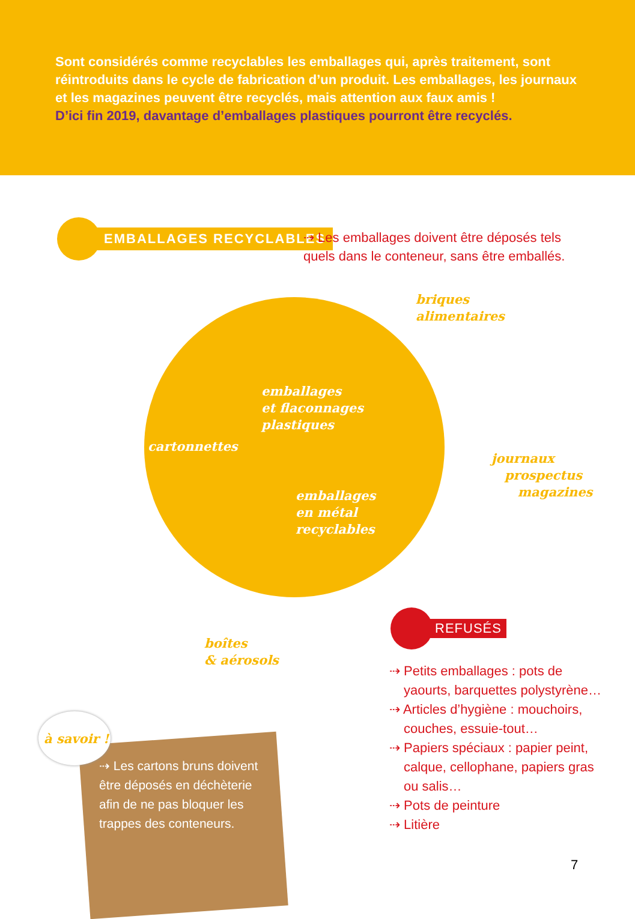Sont considérés comme recyclables les emballages qui, après traitement, sont réintroduits dans le cycle de fabrication d’un produit. Les emballages, les journaux et les magazines peuvent être recyclés, mais attention aux faux amis !
D’ici fin 2019, davantage d’emballages plastiques pourront être recyclés.
EMBALLAGES RECYCLABLES
⇢ Les emballages doivent être déposés tels quels dans le conteneur, sans être emballés.
briques
alimentaires
emballages
et flaconnages
plastiques
cartonnettes
journaux
prospectus
magazines
emballages
en métal
recyclables
boîtes
& aérosols
REFUSÉS
⇢ Petits emballages : pots de yaourts, barquettes polystyrène…
⇢ Articles d’hygiène : mouchoirs, couches, essuie-tout…
⇢ Papiers spéciaux : papier peint, calque, cellophane, papiers gras ou salis…
⇢ Pots de peinture
⇢ Litière
⇢ Les cartons bruns doivent être déposés en déchèterie afin de ne pas bloquer les trappes des conteneurs.
à savoir !
7